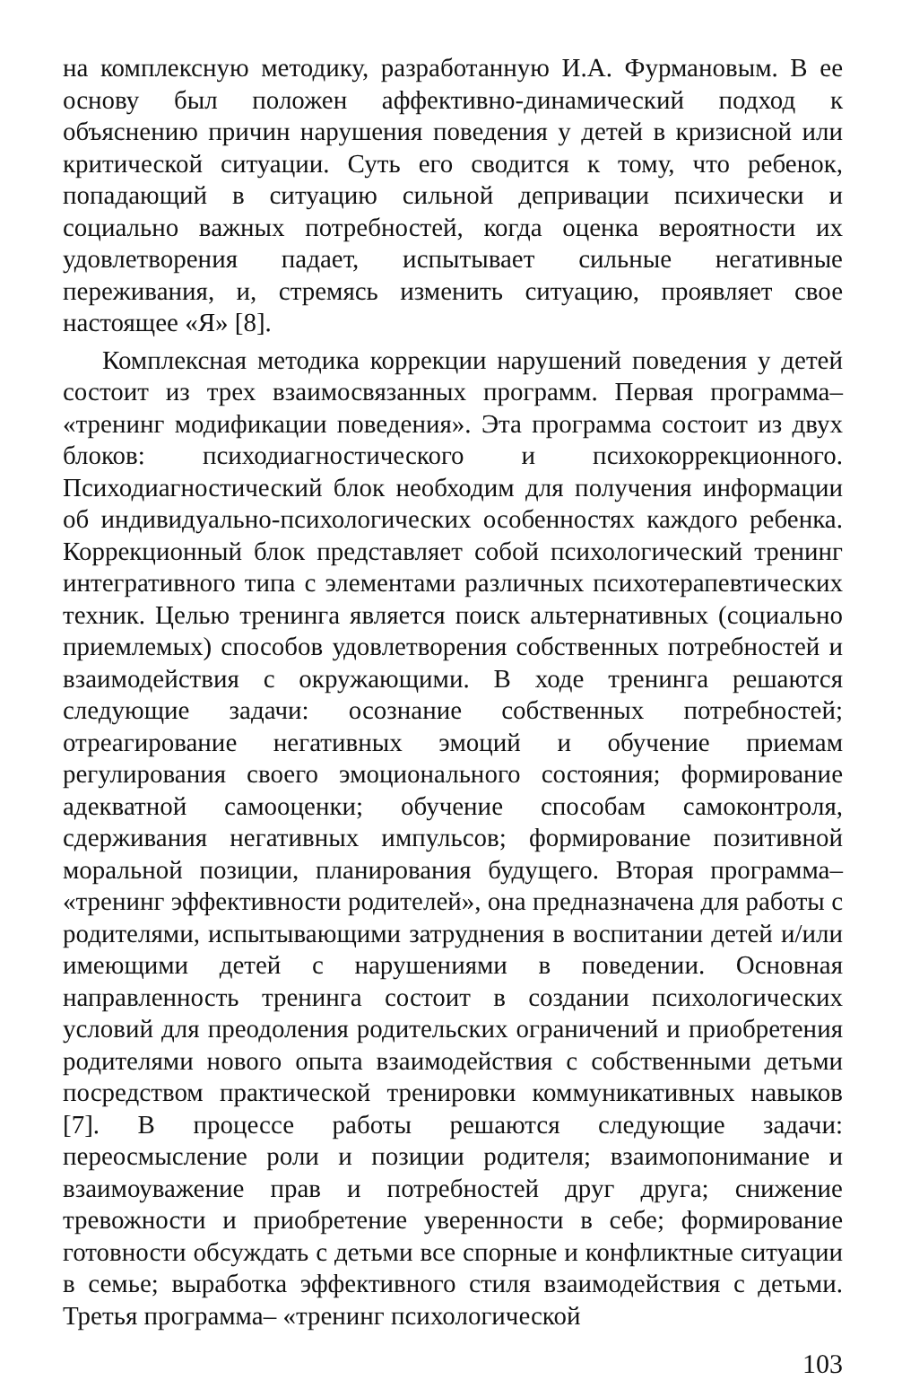на комплексную методику, разработанную И.А. Фурмановым. В ее основу был положен аффективно-динамический подход к объяснению причин нарушения поведения у детей в кризисной или критической ситуации. Суть его сводится к тому, что ребенок, попадающий в ситуацию сильной депривации психически и социально важных потребностей, когда оценка вероятности их удовлетворения падает, испытывает сильные негативные переживания, и, стремясь изменить ситуацию, проявляет свое настоящее «Я» [8].
Комплексная методика коррекции нарушений поведения у детей состоит из трех взаимосвязанных программ. Первая программа– «тренинг модификации поведения». Эта программа состоит из двух блоков: психодиагностического и психокоррекционного. Психодиагностический блок необходим для получения информации об индивидуально-психологических особенностях каждого ребенка. Коррекционный блок представляет собой психологический тренинг интегративного типа с элементами различных психотерапевтических техник. Целью тренинга является поиск альтернативных (социально приемлемых) способов удовлетворения собственных потребностей и взаимодействия с окружающими. В ходе тренинга решаются следующие задачи: осознание собственных потребностей; отреагирование негативных эмоций и обучение приемам регулирования своего эмоционального состояния; формирование адекватной самооценки; обучение способам самоконтроля, сдерживания негативных импульсов; формирование позитивной моральной позиции, планирования будущего. Вторая программа– «тренинг эффективности родителей», она предназначена для работы с родителями, испытывающими затруднения в воспитании детей и/или имеющими детей с нарушениями в поведении. Основная направленность тренинга состоит в создании психологических условий для преодоления родительских ограничений и приобретения родителями нового опыта взаимодействия с собственными детьми посредством практической тренировки коммуникативных навыков [7]. В процессе работы решаются следующие задачи: переосмысление роли и позиции родителя; взаимопонимание и взаимоуважение прав и потребностей друг друга; снижение тревожности и приобретение уверенности в себе; формирование готовности обсуждать с детьми все спорные и конфликтные ситуации в семье; выработка эффективного стиля взаимодействия с детьми. Третья программа– «тренинг психологической
103